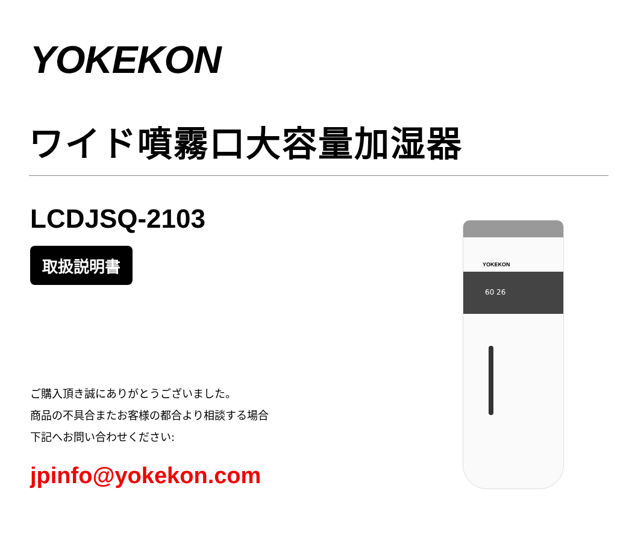YOKEKON
ワイド噴霧口大容量加湿器
LCDJSQ-2103
取扱説明書
ご購入頂き誠にありがとうございました。
商品の不具合またお客様の都合より相談する場合
下記へお問い合わせください:
jpinfo@yokekon.com
YOKEKON
60 26